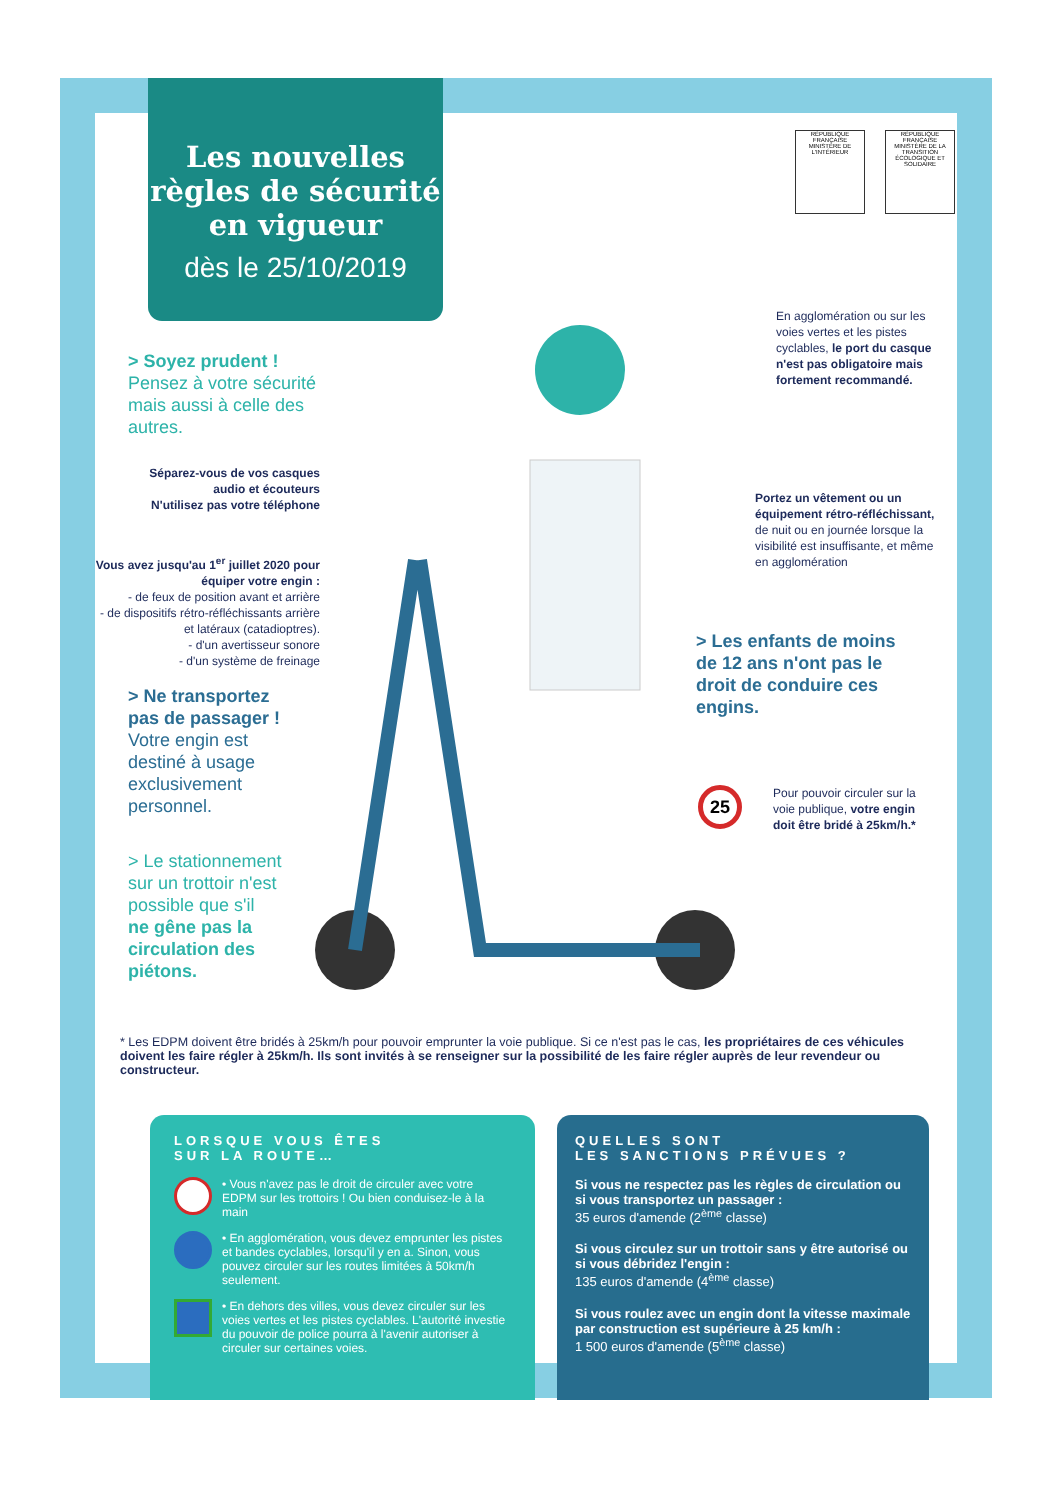Les nouvelles règles de sécurité en vigueur
dès le 25/10/2019
RÉPUBLIQUE FRANÇAISE
MINISTÈRE DE L'INTÉRIEUR
RÉPUBLIQUE FRANÇAISE
MINISTÈRE DE LA TRANSITION ÉCOLOGIQUE ET SOLIDAIRE
> Soyez prudent !
Pensez à votre sécurité
mais aussi à celle des
autres.
Séparez-vous de vos casques audio et écouteurs
N'utilisez pas votre téléphone
Vous avez jusqu'au 1<sup>er</sup> juillet 2020 pour équiper votre engin :
- de feux de position avant et arrière
- de dispositifs rétro-réfléchissants arrière et latéraux (catadioptres).
- d'un avertisseur sonore
- d'un système de freinage
> Ne transportez
pas de passager !
Votre engin est
destiné à usage
exclusivement
personnel.
> Le stationnement
sur un trottoir n'est
possible que s'il
ne gêne pas la
circulation des
piétons.
En agglomération ou sur les voies vertes et les pistes cyclables, le port du casque n'est pas obligatoire mais fortement recommandé.
Portez un vêtement ou un équipement rétro-réfléchissant, de nuit ou en journée lorsque la visibilité est insuffisante, et même en agglomération
> Les enfants de moins
de 12 ans n'ont pas le
droit de conduire ces
engins.
25
Pour pouvoir circuler sur la voie publique, votre engin doit être bridé à 25km/h.*
* Les EDPM doivent être bridés à 25km/h pour pouvoir emprunter la voie publique. Si ce n'est pas le cas, les propriétaires de ces véhicules doivent les faire régler à 25km/h. Ils sont invités à se renseigner sur la possibilité de les faire régler auprès de leur revendeur ou constructeur.
LORSQUE VOUS ÊTES
SUR LA ROUTE…
• Vous n'avez pas le droit de circuler avec votre EDPM sur les trottoirs ! Ou bien conduisez-le à la main
• En agglomération, vous devez emprunter les pistes et bandes cyclables, lorsqu'il y en a. Sinon, vous pouvez circuler sur les routes limitées à 50km/h seulement.
• En dehors des villes, vous devez circuler sur les voies vertes et les pistes cyclables. L'autorité investie du pouvoir de police pourra à l'avenir autoriser à circuler sur certaines voies.
QUELLES SONT
LES SANCTIONS PRÉVUES ?
Si vous ne respectez pas les règles de circulation ou si vous transportez un passager :
35 euros d'amende (2<sup>ème</sup> classe)
Si vous circulez sur un trottoir sans y être autorisé ou si vous débridez l'engin :
135 euros d'amende (4<sup>ème</sup> classe)
Si vous roulez avec un engin dont la vitesse maximale par construction est supérieure à 25 km/h :
1 500 euros d'amende (5<sup>ème</sup> classe)